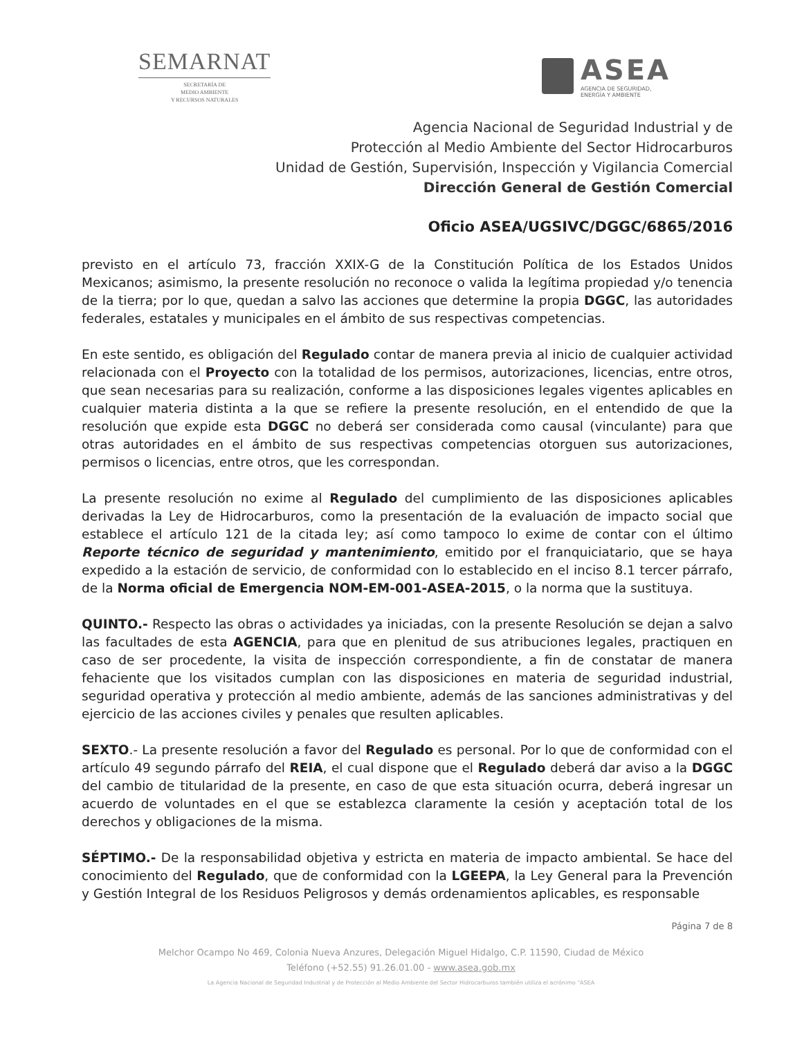SEMARNAT
SECRETARÍA DE
MEDIO AMBIENTE
Y RECURSOS NATURALES
ASEA
AGENCIA DE SEGURIDAD,
ENERGÍA Y AMBIENTE
Agencia Nacional de Seguridad Industrial y de
Protección al Medio Ambiente del Sector Hidrocarburos
Unidad de Gestión, Supervisión, Inspección y Vigilancia Comercial
Dirección General de Gestión Comercial
Oficio ASEA/UGSIVC/DGGC/6865/2016
previsto en el artículo 73, fracción XXIX-G de la Constitución Política de los Estados Unidos Mexicanos; asimismo, la presente resolución no reconoce o valida la legítima propiedad y/o tenencia de la tierra; por lo que, quedan a salvo las acciones que determine la propia DGGC, las autoridades federales, estatales y municipales en el ámbito de sus respectivas competencias.
En este sentido, es obligación del Regulado contar de manera previa al inicio de cualquier actividad relacionada con el Proyecto con la totalidad de los permisos, autorizaciones, licencias, entre otros, que sean necesarias para su realización, conforme a las disposiciones legales vigentes aplicables en cualquier materia distinta a la que se refiere la presente resolución, en el entendido de que la resolución que expide esta DGGC no deberá ser considerada como causal (vinculante) para que otras autoridades en el ámbito de sus respectivas competencias otorguen sus autorizaciones, permisos o licencias, entre otros, que les correspondan.
La presente resolución no exime al Regulado del cumplimiento de las disposiciones aplicables derivadas la Ley de Hidrocarburos, como la presentación de la evaluación de impacto social que establece el artículo 121 de la citada ley; así como tampoco lo exime de contar con el último Reporte técnico de seguridad y mantenimiento, emitido por el franquiciatario, que se haya expedido a la estación de servicio, de conformidad con lo establecido en el inciso 8.1 tercer párrafo, de la Norma oficial de Emergencia NOM-EM-001-ASEA-2015, o la norma que la sustituya.
QUINTO.- Respecto las obras o actividades ya iniciadas, con la presente Resolución se dejan a salvo las facultades de esta AGENCIA, para que en plenitud de sus atribuciones legales, practiquen en caso de ser procedente, la visita de inspección correspondiente, a fin de constatar de manera fehaciente que los visitados cumplan con las disposiciones en materia de seguridad industrial, seguridad operativa y protección al medio ambiente, además de las sanciones administrativas y del ejercicio de las acciones civiles y penales que resulten aplicables.
SEXTO.- La presente resolución a favor del Regulado es personal. Por lo que de conformidad con el artículo 49 segundo párrafo del REIA, el cual dispone que el Regulado deberá dar aviso a la DGGC del cambio de titularidad de la presente, en caso de que esta situación ocurra, deberá ingresar un acuerdo de voluntades en el que se establezca claramente la cesión y aceptación total de los derechos y obligaciones de la misma.
SÉPTIMO.- De la responsabilidad objetiva y estricta en materia de impacto ambiental. Se hace del conocimiento del Regulado, que de conformidad con la LGEEPA, la Ley General para la Prevención y Gestión Integral de los Residuos Peligrosos y demás ordenamientos aplicables, es responsable
Página 7 de 8
Melchor Ocampo No 469, Colonia Nueva Anzures, Delegación Miguel Hidalgo, C.P. 11590, Ciudad de México
Teléfono (+52.55) 91.26.01.00 - www.asea.gob.mx
La Agencia Nacional de Seguridad Industrial y de Protección al Medio Ambiente del Sector Hidrocarburos también utiliza el acrónimo "ASEA